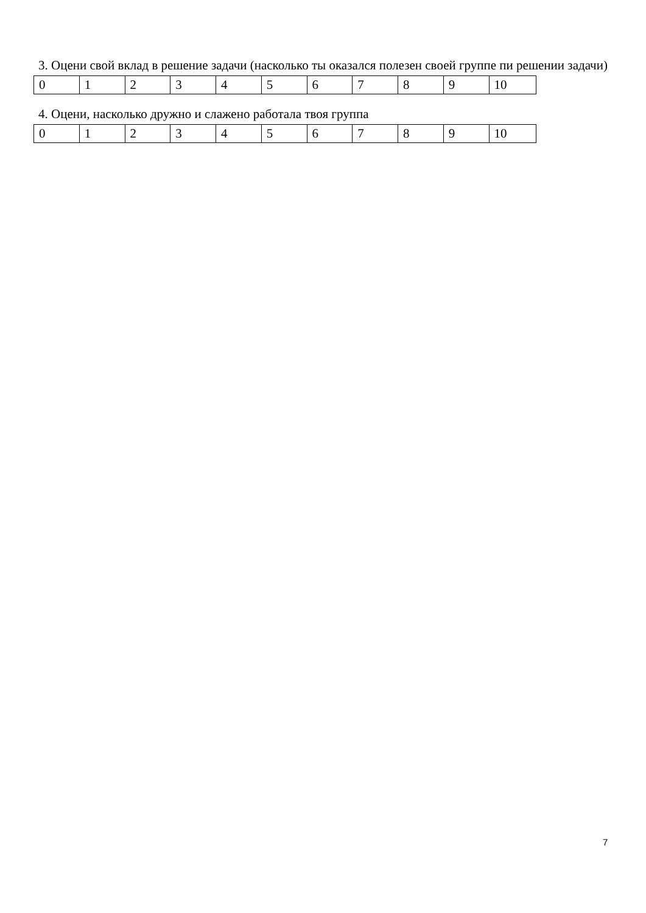3. Оцени свой вклад в решение задачи (насколько ты оказался полезен своей группе пи решении задачи)
| 0 | 1 | 2 | 3 | 4 | 5 | 6 | 7 | 8 | 9 | 10 |
4. Оцени, насколько дружно и слажено работала твоя группа
| 0 | 1 | 2 | 3 | 4 | 5 | 6 | 7 | 8 | 9 | 10 |
7